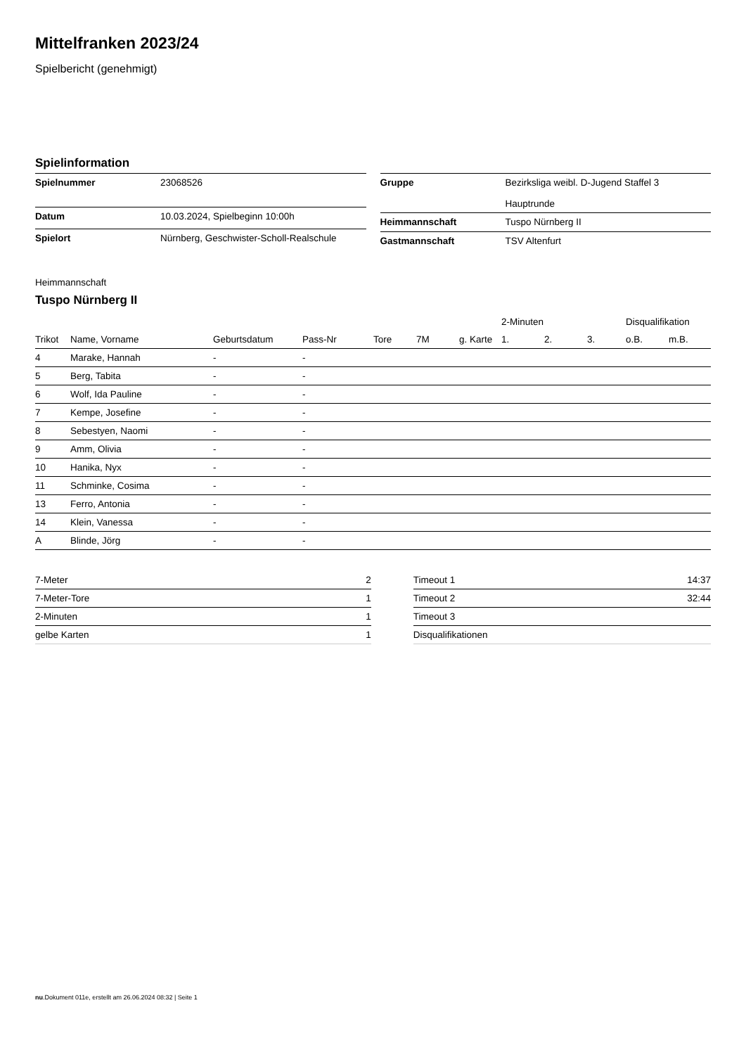Mittelfranken 2023/24
Spielbericht (genehmigt)
Spielinformation
| Spielnummer | 23068526 |
| Datum | 10.03.2024, Spielbeginn 10:00h |
| Spielort | Nürnberg, Geschwister-Scholl-Realschule |
| Gruppe | Bezirksliga weibl. D-Jugend Staffel 3 Hauptrunde |
| Heimmannschaft | Tuspo Nürnberg II |
| Gastmannschaft | TSV Altenfurt |
Heimmannschaft
Tuspo Nürnberg II
| | | | | | | | | 2-Minuten | | | Disqualifikation | |
| --- | --- | --- | --- | --- | --- | --- | --- | --- | --- | --- | --- | --- |
| Trikot | Name, Vorname | Geburtsdatum | Pass-Nr | Tore | 7M | g. Karte | | 1. | 2. | 3. | o.B. | m.B. |
| 4 | Marake, Hannah | - | - | | | | | | | | | |
| 5 | Berg, Tabita | - | - | | | | | | | | | |
| 6 | Wolf, Ida Pauline | - | - | | | | | | | | | |
| 7 | Kempe, Josefine | - | - | | | | | | | | | |
| 8 | Sebestyen, Naomi | - | - | | | | | | | | | |
| 9 | Amm, Olivia | - | - | | | | | | | | | |
| 10 | Hanika, Nyx | - | - | | | | | | | | | |
| 11 | Schminke, Cosima | - | - | | | | | | | | | |
| 13 | Ferro, Antonia | - | - | | | | | | | | | |
| 14 | Klein, Vanessa | - | - | | | | | | | | | |
| A | Blinde, Jörg | - | - | | | | | | | | | |
| 7-Meter | 2 |
| 7-Meter-Tore | 1 |
| 2-Minuten | 1 |
| gelbe Karten | 1 |
| Timeout 1 | 14:37 |
| Timeout 2 | 32:44 |
| Timeout 3 | |
| Disqualifikationen | |
nu.Dokument 011e, erstellt am 26.06.2024 08:32 | Seite 1